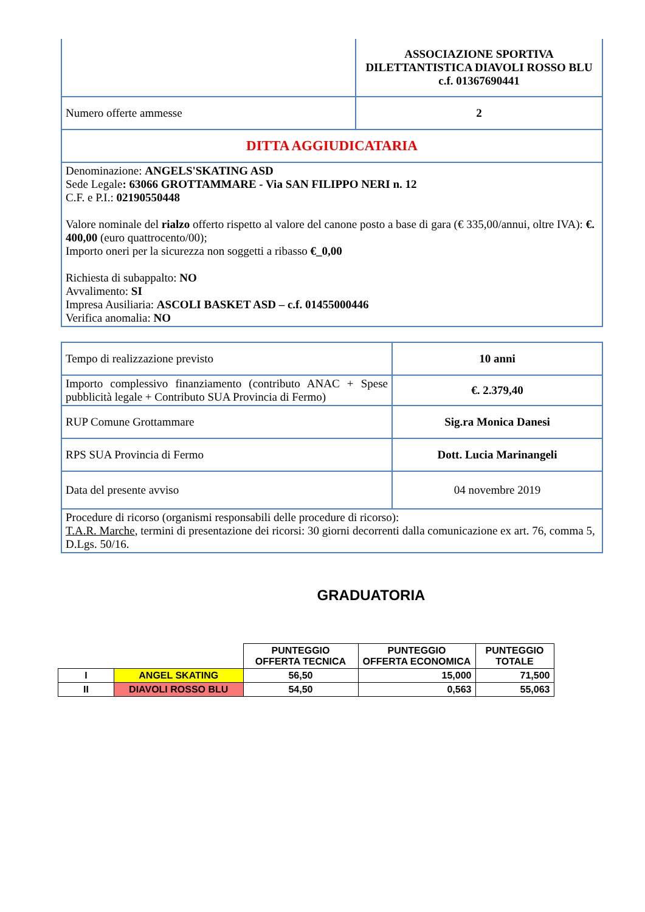| | ASSOCIAZIONE SPORTIVA DILETTANTISTICA DIAVOLI ROSSO BLU c.f. 01367690441 |
| Numero offerte ammesse | 2 |
| DITTA AGGIUDICATARIA | |
| Denominazione: ANGELS'SKATING ASD Sede Legale : 63066 GROTTAMMARE - Via SAN FILIPPO NERI n. 12 C.F. e P.I.: 02190550448 Valore nominale del rialzo offerto rispetto al valore del canone posto a base di gara (€ 335,00/annui, oltre IVA): €. 400,00 (euro quattrocento/00); Importo oneri per la sicurezza non soggetti a ribasso €_0,00 Richiesta di subappalto: NO Avvalimento: SI Impresa Ausiliaria: ASCOLI BASKET ASD – c.f. 01455000446 Verifica anomalia: NO | |
| Tempo di realizzazione previsto | 10 anni |
| Importo complessivo finanziamento (contributo ANAC + Spese pubblicità legale + Contributo SUA Provincia di Fermo) | €. 2.379,40 |
| RUP Comune Grottammare | Sig.ra Monica Danesi |
| RPS SUA Provincia di Fermo | Dott. Lucia Marinangeli |
| Data del presente avviso | 04 novembre 2019 |
| Procedure di ricorso (organismi responsabili delle procedure di ricorso): T.A.R. Marche , termini di presentazione dei ricorsi: 30 giorni decorrenti dalla comunicazione ex art. 76, comma 5, D.Lgs. 50/16. | |
GRADUATORIA
| | | PUNTEGGIO OFFERTA TECNICA | PUNTEGGIO OFFERTA ECONOMICA | PUNTEGGIO TOTALE |
| I | ANGEL SKATING | 56,50 | 15,000 | 71,500 |
| II | DIAVOLI ROSSO BLU | 54,50 | 0,563 | 55,063 |